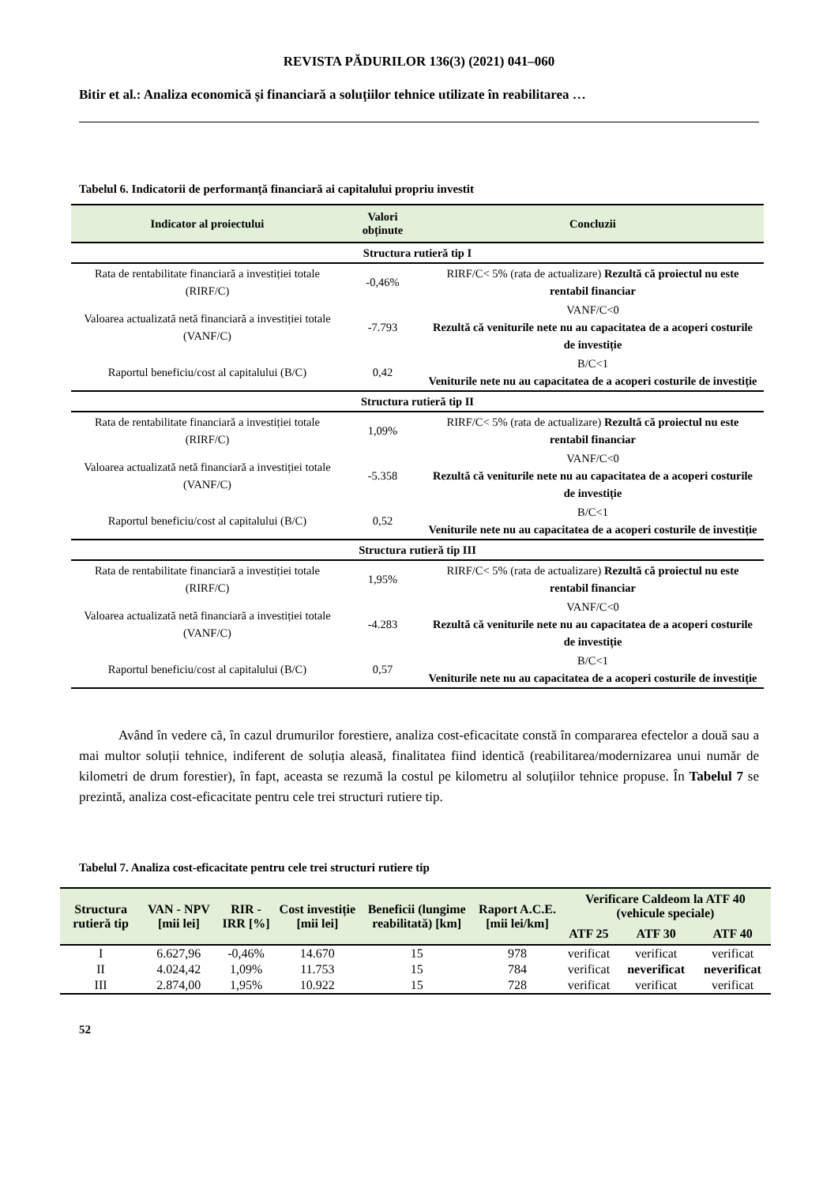REVISTA PĂDURILOR 136(3) (2021) 041–060
Bitir et al.: Analiza economică și financiară a soluțiilor tehnice utilizate în reabilitarea …
Tabelul 6. Indicatorii de performanță financiară ai capitalului propriu investit
| Indicator al proiectului | Valori obținute | Concluzii |
| --- | --- | --- |
| Structura rutieră tip I | | |
| Rata de rentabilitate financiară a investiției totale (RIRF/C) | -0,46% | RIRF/C< 5% (rata de actualizare) Rezultă că proiectul nu este rentabil financiar |
| Valoarea actualizată netă financiară a investiției totale (VANF/C) | -7.793 | VANF/C<0 Rezultă că veniturile nete nu au capacitatea de a acoperi costurile de investiție |
| Raportul beneficiu/cost al capitalului (B/C) | 0,42 | B/C<1 Veniturile nete nu au capacitatea de a acoperi costurile de investiție |
| Structura rutieră tip II | | |
| Rata de rentabilitate financiară a investiției totale (RIRF/C) | 1,09% | RIRF/C< 5% (rata de actualizare) Rezultă că proiectul nu este rentabil financiar |
| Valoarea actualizată netă financiară a investiției totale (VANF/C) | -5.358 | VANF/C<0 Rezultă că veniturile nete nu au capacitatea de a acoperi costurile de investiție |
| Raportul beneficiu/cost al capitalului (B/C) | 0,52 | B/C<1 Veniturile nete nu au capacitatea de a acoperi costurile de investiție |
| Structura rutieră tip III | | |
| Rata de rentabilitate financiară a investiției totale (RIRF/C) | 1,95% | RIRF/C< 5% (rata de actualizare) Rezultă că proiectul nu este rentabil financiar |
| Valoarea actualizată netă financiară a investiției totale (VANF/C) | -4.283 | VANF/C<0 Rezultă că veniturile nete nu au capacitatea de a acoperi costurile de investiție |
| Raportul beneficiu/cost al capitalului (B/C) | 0,57 | B/C<1 Veniturile nete nu au capacitatea de a acoperi costurile de investiție |
Având în vedere că, în cazul drumurilor forestiere, analiza cost-eficacitate constă în compararea efectelor a două sau a mai multor soluții tehnice, indiferent de soluția aleasă, finalitatea fiind identică (reabilitarea/modernizarea unui număr de kilometri de drum forestier), în fapt, aceasta se rezumă la costul pe kilometru al soluțiilor tehnice propuse. În Tabelul 7 se prezintă, analiza cost-eficacitate pentru cele trei structuri rutiere tip.
Tabelul 7. Analiza cost-eficacitate pentru cele trei structuri rutiere tip
| Structura rutieră tip | VAN - NPV [mii lei] | RIR - IRR [%] | Cost investiție [mii lei] | Beneficii (lungime reabilitată) [km] | Raport A.C.E. [mii lei/km] | Verificare Caldeom la ATF 40 (vehicule speciale) | | |
| --- | --- | --- | --- | --- | --- | --- | --- | --- |
| | | | | | | ATF 25 | ATF 30 | ATF 40 |
| I | 6.627,96 | -0,46% | 14.670 | 15 | 978 | verificat | verificat | verificat |
| II | 4.024,42 | 1,09% | 11.753 | 15 | 784 | verificat | neverificat | neverificat |
| III | 2.874,00 | 1,95% | 10.922 | 15 | 728 | verificat | verificat | verificat |
52